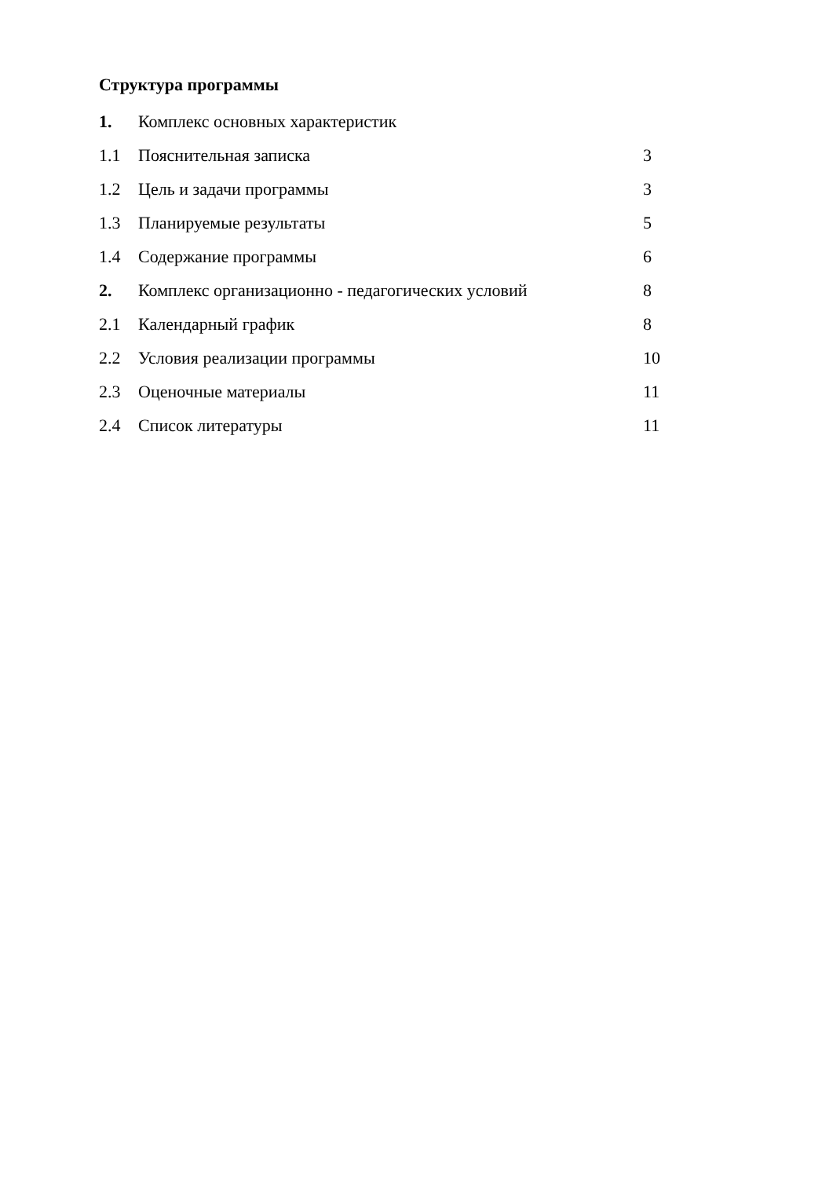Структура программы
| 1. | Комплекс основных характеристик | |
| 1.1 | Пояснительная записка | 3 |
| 1.2 | Цель и задачи программы | 3 |
| 1.3 | Планируемые результаты | 5 |
| 1.4 | Содержание программы | 6 |
| 2. | Комплекс организационно - педагогических условий | 8 |
| 2.1 | Календарный график | 8 |
| 2.2 | Условия реализации программы | 10 |
| 2.3 | Оценочные материалы | 11 |
| 2.4 | Список литературы | 11 |